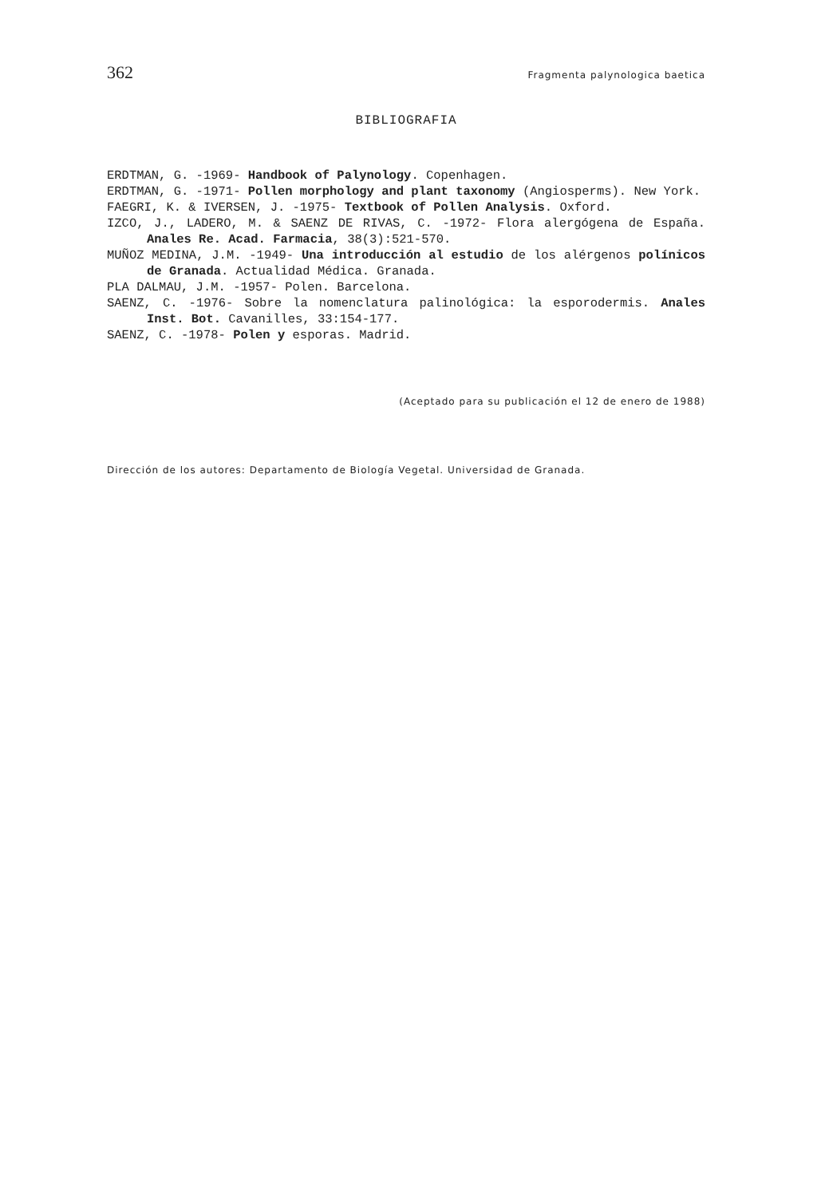362 Fragmenta palynologica baetica
BIBLIOGRAFIA
ERDTMAN, G. -1969- Handbook of Palynology. Copenhagen.
ERDTMAN, G. -1971- Pollen morphology and plant taxonomy (Angiosperms). New York.
FAEGRI, K. & IVERSEN, J. -1975- Textbook of Pollen Analysis. Oxford.
IZCO, J., LADERO, M. & SAENZ DE RIVAS, C. -1972- Flora alergógena de España. Anales Re. Acad. Farmacia, 38(3):521-570.
MUÑOZ MEDINA, J.M. -1949- Una introducción al estudio de los alérgenos polínicos de Granada. Actualidad Médica. Granada.
PLA DALMAU, J.M. -1957- Polen. Barcelona.
SAENZ, C. -1976- Sobre la nomenclatura palinológica: la esporodermis. Anales Inst. Bot. Cavanilles, 33:154-177.
SAENZ, C. -1978- Polen y esporas. Madrid.
(Aceptado para su publicación el 12 de enero de 1988)
Dirección de los autores: Departamento de Biología Vegetal. Universidad de Granada.